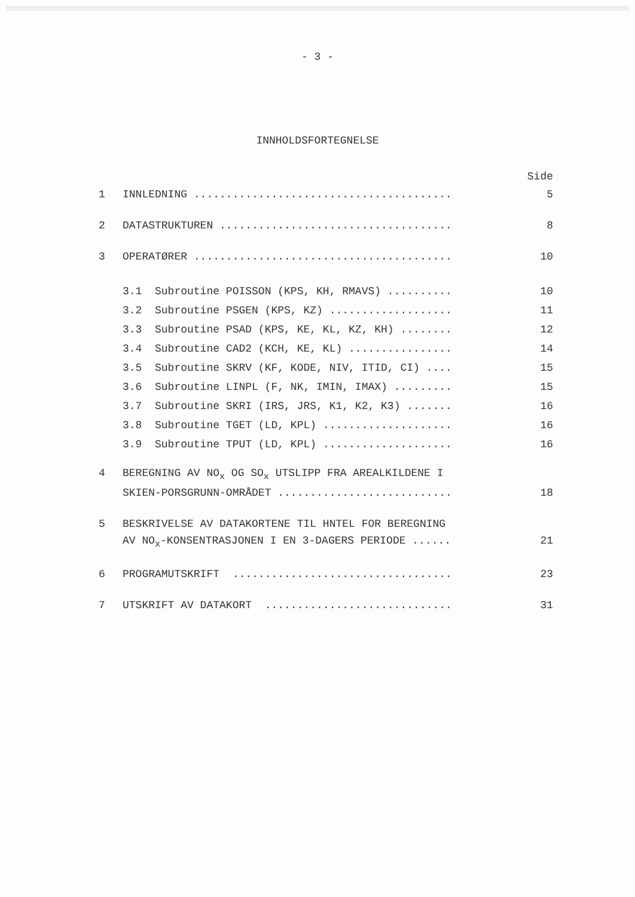- 3 -
INNHOLDSFORTEGNELSE
Side
1 INNLEDNING ........................................ 5
2 DATASTRUKTUREN .................................... 8
3 OPERATØRER ........................................ 10
3.1 Subroutine POISSON (KPS, KH, RMAVS) .......... 10
3.2 Subroutine PSGEN (KPS, KZ) ................... 11
3.3 Subroutine PSAD (KPS, KE, KL, KZ, KH) ........ 12
3.4 Subroutine CAD2 (KCH, KE, KL) ................ 14
3.5 Subroutine SKRV (KF, KODE, NIV, ITID, CI) .... 15
3.6 Subroutine LINPL (F, NK, IMIN, IMAX) ......... 15
3.7 Subroutine SKRI (IRS, JRS, K1, K2, K3) ....... 16
3.8 Subroutine TGET (LD, KPL) .................... 16
3.9 Subroutine TPUT (LD, KPL) .................... 16
4 BEREGNING AV NO<sub>x</sub> OG SO<sub>x</sub> UTSLIPP FRA AREALKILDENE I
SKIEN-PORSGRUNN-OMRÅDET ........................... 18
5 BESKRIVELSE AV DATAKORTENE TIL HNTEL FOR BEREGNING
AV NO<sub>x</sub>-KONSENTRASJONEN I EN 3-DAGERS PERIODE ...... 21
6 PROGRAMUTSKRIFT .................................. 23
7 UTSKRIFT AV DATAKORT ............................. 31